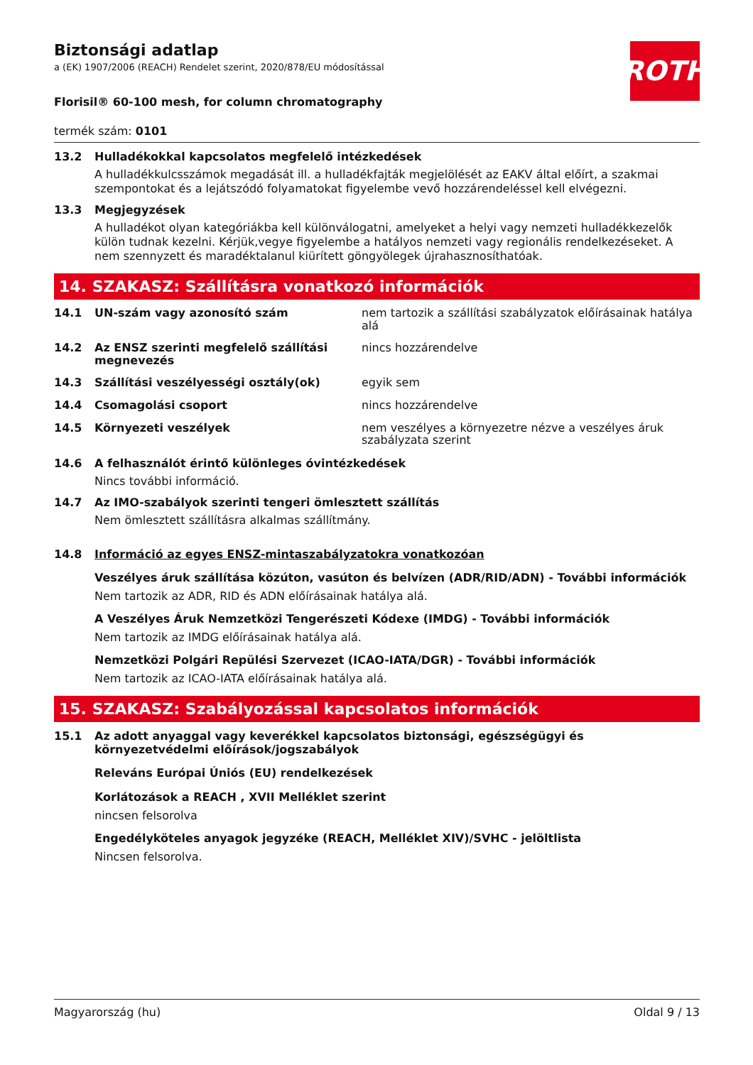ROTH
Biztonsági adatlap
a (EK) 1907/2006 (REACH) Rendelet szerint, 2020/878/EU módosítással
Florisil® 60-100 mesh, for column chromatography
termék szám: 0101
13.2 Hulladékokkal kapcsolatos megfelelő intézkedések
A hulladékkulcsszámok megadását ill. a hulladékfajták megjelölését az EAKV által előírt, a szakmai szempontokat és a lejátszódó folyamatokat figyelembe vevő hozzárendeléssel kell elvégezni.
13.3 Megjegyzések
A hulladékot olyan kategóriákba kell különválogatni, amelyeket a helyi vagy nemzeti hulladékkezelők külön tudnak kezelni. Kérjük,vegye figyelembe a hatályos nemzeti vagy regionális rendelkezéseket. A nem szennyzett és maradéktalanul kiürített göngyölegek újrahasznosíthatóak.
14. SZAKASZ: Szállításra vonatkozó információk
14.1 UN-szám vagy azonosító szám nem tartozik a szállítási szabályzatok előírásainak hatálya alá
14.2 Az ENSZ szerinti megfelelő szállítási megnevezés
nincs hozzárendelve
14.3 Szállítási veszélyességi osztály(ok) egyik sem
14.4 Csomagolási csoport nincs hozzárendelve
14.5 Környezeti veszélyek nem veszélyes a környezetre nézve a veszélyes áruk szabályzata szerint
14.6 A felhasználót érintő különleges óvintézkedések
Nincs további információ.
14.7 Az IMO-szabályok szerinti tengeri ömlesztett szállítás
Nem ömlesztett szállításra alkalmas szállítmány.
14.8 Információ az egyes ENSZ-mintaszabályzatokra vonatkozóan
Veszélyes áruk szállítása közúton, vasúton és belvízen (ADR/RID/ADN) - További információk
Nem tartozik az ADR, RID és ADN előírásainak hatálya alá.
A Veszélyes Áruk Nemzetközi Tengerészeti Kódexe (IMDG) - További információk
Nem tartozik az IMDG előírásainak hatálya alá.
Nemzetközi Polgári Repülési Szervezet (ICAO-IATA/DGR) - További információk
Nem tartozik az ICAO-IATA előírásainak hatálya alá.
15. SZAKASZ: Szabályozással kapcsolatos információk
15.1 Az adott anyaggal vagy keverékkel kapcsolatos biztonsági, egészségügyi és környezetvédelmi előírások/jogszabályok
Releváns Európai Úniós (EU) rendelkezések
Korlátozások a REACH , XVII Melléklet szerint
nincsen felsorolva
Engedélyköteles anyagok jegyzéke (REACH, Melléklet XIV)/SVHC - jelöltlista
Nincsen felsorolva.
Magyarország (hu) Oldal 9 / 13